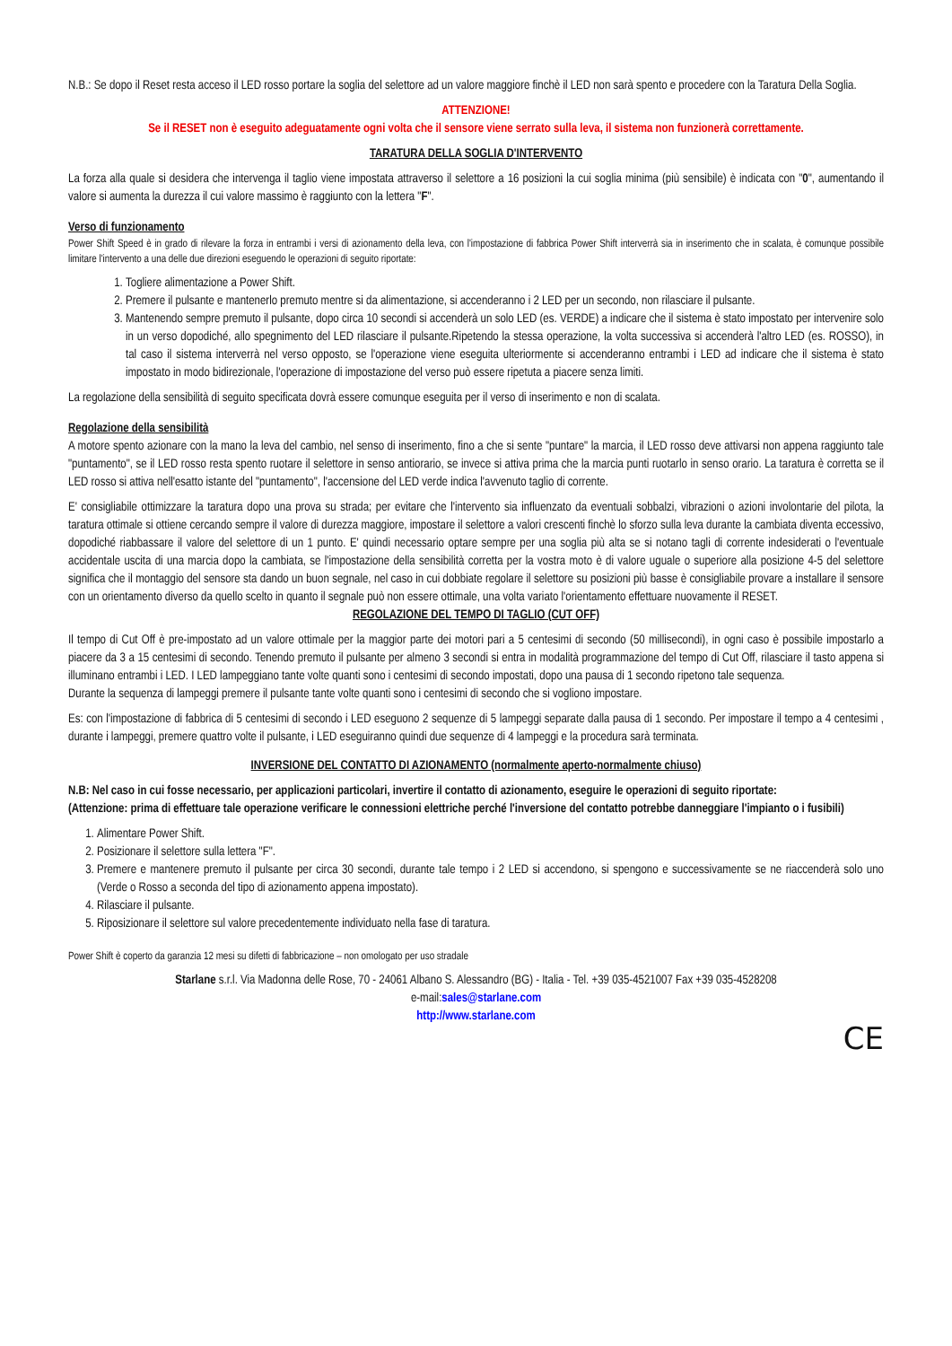N.B.: Se dopo il Reset resta acceso il LED rosso portare la soglia del selettore ad un valore maggiore finchè il LED non sarà spento e procedere con la Taratura Della Soglia.
ATTENZIONE!
Se il RESET non è eseguito adeguatamente ogni volta che il sensore viene serrato sulla leva, il sistema non funzionerà correttamente.
TARATURA DELLA SOGLIA D'INTERVENTO
La forza alla quale si desidera che intervenga il taglio viene impostata attraverso il selettore a 16 posizioni la cui soglia minima (più sensibile) è indicata con "0", aumentando il valore si aumenta la durezza il cui valore massimo è raggiunto con la lettera "F".
Verso di funzionamento
Power Shift Speed è in grado di rilevare la forza in entrambi i versi di azionamento della leva, con l'impostazione di fabbrica Power Shift interverrà sia in inserimento che in scalata, è comunque possibile limitare l'intervento a una delle due direzioni eseguendo le operazioni di seguito riportate:
1. Togliere alimentazione a Power Shift.
2. Premere il pulsante e mantenerlo premuto mentre si da alimentazione, si accenderanno i 2 LED per un secondo, non rilasciare il pulsante.
3. Mantenendo sempre premuto il pulsante, dopo circa 10 secondi si accenderà un solo LED (es. VERDE) a indicare che il sistema è stato impostato per intervenire solo in un verso dopodiché, allo spegnimento del LED rilasciare il pulsante.Ripetendo la stessa operazione, la volta successiva si accenderà l'altro LED (es. ROSSO), in tal caso il sistema interverrà nel verso opposto, se l'operazione viene eseguita ulteriormente si accenderanno entrambi i LED ad indicare che il sistema è stato impostato in modo bidirezionale, l'operazione di impostazione del verso può essere ripetuta a piacere senza limiti.
La regolazione della sensibilità di seguito specificata dovrà essere comunque eseguita per il verso di inserimento e non di scalata.
Regolazione della sensibilità
A motore spento azionare con la mano la leva del cambio, nel senso di inserimento, fino a che si sente "puntare" la marcia, il LED rosso deve attivarsi non appena raggiunto tale "puntamento", se il LED rosso resta spento ruotare il selettore in senso antiorario, se invece si attiva prima che la marcia punti ruotarlo in senso orario. La taratura è corretta se il LED rosso si attiva nell'esatto istante del "puntamento", l'accensione del LED verde indica l'avvenuto taglio di corrente.
E' consigliabile ottimizzare la taratura dopo una prova su strada; per evitare che l'intervento sia influenzato da eventuali sobbalzi, vibrazioni o azioni involontarie del pilota, la taratura ottimale si ottiene cercando sempre il valore di durezza maggiore, impostare il selettore a valori crescenti finchè lo sforzo sulla leva durante la cambiata diventa eccessivo, dopodiché riabbassare il valore del selettore di un 1 punto. E' quindi necessario optare sempre per una soglia più alta se si notano tagli di corrente indesiderati o l'eventuale accidentale uscita di una marcia dopo la cambiata, se l'impostazione della sensibilità corretta per la vostra moto è di valore uguale o superiore alla posizione 4-5 del selettore significa che il montaggio del sensore sta dando un buon segnale, nel caso in cui dobbiate regolare il selettore su posizioni più basse è consigliabile provare a installare il sensore con un orientamento diverso da quello scelto in quanto il segnale può non essere ottimale, una volta variato l'orientamento effettuare nuovamente il RESET.
REGOLAZIONE DEL TEMPO DI TAGLIO (CUT OFF)
Il tempo di Cut Off è pre-impostato ad un valore ottimale per la maggior parte dei motori pari a 5 centesimi di secondo (50 millisecondi), in ogni caso è possibile impostarlo a piacere da 3 a 15 centesimi di secondo. Tenendo premuto il pulsante per almeno 3 secondi si entra in modalità programmazione del tempo di Cut Off, rilasciare il tasto appena si illuminano entrambi i LED. I LED lampeggiano tante volte quanti sono i centesimi di secondo impostati, dopo una pausa di 1 secondo ripetono tale sequenza.
Durante la sequenza di lampeggi premere il pulsante tante volte quanti sono i centesimi di secondo che si vogliono impostare.
Es: con l'impostazione di fabbrica di 5 centesimi di secondo i LED eseguono 2 sequenze di 5 lampeggi separate dalla pausa di 1 secondo. Per impostare il tempo a 4 centesimi , durante i lampeggi, premere quattro volte il pulsante, i LED eseguiranno quindi due sequenze di 4 lampeggi e la procedura sarà terminata.
INVERSIONE DEL CONTATTO DI AZIONAMENTO (normalmente aperto-normalmente chiuso)
N.B: Nel caso in cui fosse necessario, per applicazioni particolari, invertire il contatto di azionamento, eseguire le operazioni di seguito riportate:
(Attenzione: prima di effettuare tale operazione verificare le connessioni elettriche perché l'inversione del contatto potrebbe danneggiare l'impianto o i fusibili)
1. Alimentare Power Shift.
2. Posizionare il selettore sulla lettera "F".
3. Premere e mantenere premuto il pulsante per circa 30 secondi, durante tale tempo i 2 LED si accendono, si spengono e successivamente se ne riaccenderà solo uno (Verde o Rosso a seconda del tipo di azionamento appena impostato).
4. Rilasciare il pulsante.
5. Riposizionare il selettore sul valore precedentemente individuato nella fase di taratura.
Power Shift è coperto da garanzia 12 mesi su difetti di fabbricazione – non omologato per uso stradale
Starlane s.r.l. Via Madonna delle Rose, 70 - 24061 Albano S. Alessandro (BG) - Italia - Tel. +39 035-4521007 Fax +39 035-4528208
e-mail:sales@starlane.com
http://www.starlane.com
CE